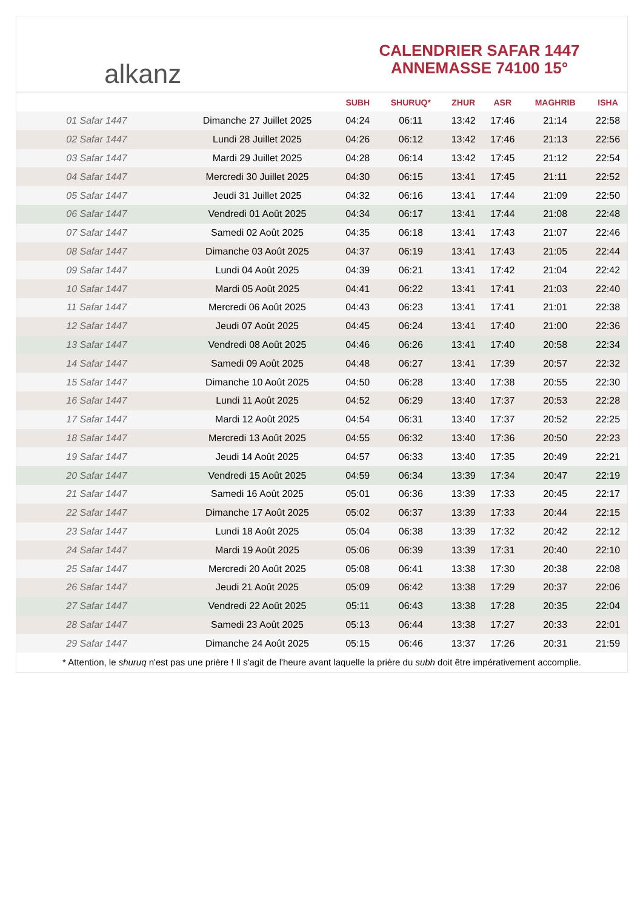alkanz
CALENDRIER SAFAR 1447
ANNEMASSE 74100 15°
| | | SUBH | SHURUQ* | ZHUR | ASR | MAGHRIB | ISHA |
| --- | --- | --- | --- | --- | --- | --- | --- |
| 01 Safar 1447 | Dimanche 27 Juillet 2025 | 04:24 | 06:11 | 13:42 | 17:46 | 21:14 | 22:58 |
| 02 Safar 1447 | Lundi 28 Juillet 2025 | 04:26 | 06:12 | 13:42 | 17:46 | 21:13 | 22:56 |
| 03 Safar 1447 | Mardi 29 Juillet 2025 | 04:28 | 06:14 | 13:42 | 17:45 | 21:12 | 22:54 |
| 04 Safar 1447 | Mercredi 30 Juillet 2025 | 04:30 | 06:15 | 13:41 | 17:45 | 21:11 | 22:52 |
| 05 Safar 1447 | Jeudi 31 Juillet 2025 | 04:32 | 06:16 | 13:41 | 17:44 | 21:09 | 22:50 |
| 06 Safar 1447 | Vendredi 01 Août 2025 | 04:34 | 06:17 | 13:41 | 17:44 | 21:08 | 22:48 |
| 07 Safar 1447 | Samedi 02 Août 2025 | 04:35 | 06:18 | 13:41 | 17:43 | 21:07 | 22:46 |
| 08 Safar 1447 | Dimanche 03 Août 2025 | 04:37 | 06:19 | 13:41 | 17:43 | 21:05 | 22:44 |
| 09 Safar 1447 | Lundi 04 Août 2025 | 04:39 | 06:21 | 13:41 | 17:42 | 21:04 | 22:42 |
| 10 Safar 1447 | Mardi 05 Août 2025 | 04:41 | 06:22 | 13:41 | 17:41 | 21:03 | 22:40 |
| 11 Safar 1447 | Mercredi 06 Août 2025 | 04:43 | 06:23 | 13:41 | 17:41 | 21:01 | 22:38 |
| 12 Safar 1447 | Jeudi 07 Août 2025 | 04:45 | 06:24 | 13:41 | 17:40 | 21:00 | 22:36 |
| 13 Safar 1447 | Vendredi 08 Août 2025 | 04:46 | 06:26 | 13:41 | 17:40 | 20:58 | 22:34 |
| 14 Safar 1447 | Samedi 09 Août 2025 | 04:48 | 06:27 | 13:41 | 17:39 | 20:57 | 22:32 |
| 15 Safar 1447 | Dimanche 10 Août 2025 | 04:50 | 06:28 | 13:40 | 17:38 | 20:55 | 22:30 |
| 16 Safar 1447 | Lundi 11 Août 2025 | 04:52 | 06:29 | 13:40 | 17:37 | 20:53 | 22:28 |
| 17 Safar 1447 | Mardi 12 Août 2025 | 04:54 | 06:31 | 13:40 | 17:37 | 20:52 | 22:25 |
| 18 Safar 1447 | Mercredi 13 Août 2025 | 04:55 | 06:32 | 13:40 | 17:36 | 20:50 | 22:23 |
| 19 Safar 1447 | Jeudi 14 Août 2025 | 04:57 | 06:33 | 13:40 | 17:35 | 20:49 | 22:21 |
| 20 Safar 1447 | Vendredi 15 Août 2025 | 04:59 | 06:34 | 13:39 | 17:34 | 20:47 | 22:19 |
| 21 Safar 1447 | Samedi 16 Août 2025 | 05:01 | 06:36 | 13:39 | 17:33 | 20:45 | 22:17 |
| 22 Safar 1447 | Dimanche 17 Août 2025 | 05:02 | 06:37 | 13:39 | 17:33 | 20:44 | 22:15 |
| 23 Safar 1447 | Lundi 18 Août 2025 | 05:04 | 06:38 | 13:39 | 17:32 | 20:42 | 22:12 |
| 24 Safar 1447 | Mardi 19 Août 2025 | 05:06 | 06:39 | 13:39 | 17:31 | 20:40 | 22:10 |
| 25 Safar 1447 | Mercredi 20 Août 2025 | 05:08 | 06:41 | 13:38 | 17:30 | 20:38 | 22:08 |
| 26 Safar 1447 | Jeudi 21 Août 2025 | 05:09 | 06:42 | 13:38 | 17:29 | 20:37 | 22:06 |
| 27 Safar 1447 | Vendredi 22 Août 2025 | 05:11 | 06:43 | 13:38 | 17:28 | 20:35 | 22:04 |
| 28 Safar 1447 | Samedi 23 Août 2025 | 05:13 | 06:44 | 13:38 | 17:27 | 20:33 | 22:01 |
| 29 Safar 1447 | Dimanche 24 Août 2025 | 05:15 | 06:46 | 13:37 | 17:26 | 20:31 | 21:59 |
* Attention, le shuruq n'est pas une prière ! Il s'agit de l'heure avant laquelle la prière du subh doit être impérativement accomplie.